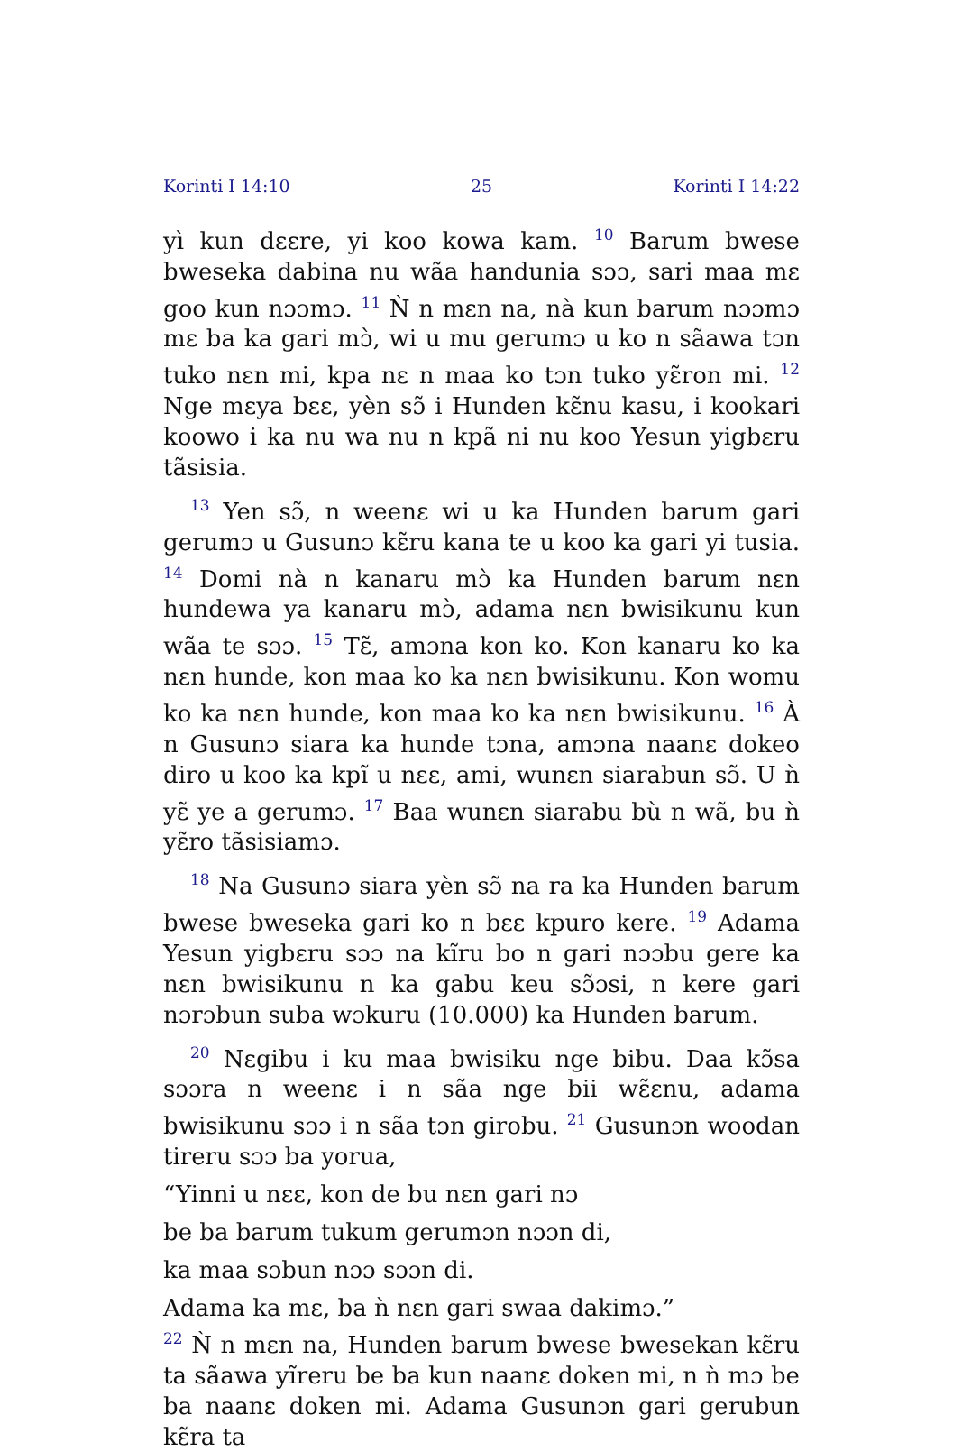Korinti I 14:10 25 Korinti I 14:22
yì kun dɛɛre, yi koo kowa kam. <sup>10</sup> Barum bwese bweseka dabina nu wãa handunia sɔɔ, sari maa mɛ goo kun nɔɔmɔ. <sup>11</sup> Ǹ n mɛn na, nà kun barum nɔɔmɔ mɛ ba ka gari mɔ̀, wi u mu gerumɔ u ko n sãawa tɔn tuko nɛn mi, kpa nɛ n maa ko tɔn tuko yɛ̃ron mi. <sup>12</sup> Nge mɛya bɛɛ, yèn sɔ̃ i Hunden kɛ̃nu kasu, i kookari koowo i ka nu wa nu n kpã ni nu koo Yesun yigbɛru tãsisia.
<sup>13</sup> Yen sɔ̃, n weenɛ wi u ka Hunden barum gari gerumɔ u Gusunɔ kɛ̃ru kana te u koo ka gari yi tusia. <sup>14</sup> Domi nà n kanaru mɔ̀ ka Hunden barum nɛn hundewa ya kanaru mɔ̀, adama nɛn bwisikunu kun wãa te sɔɔ. <sup>15</sup> Tɛ̃, amɔna kon ko. Kon kanaru ko ka nɛn hunde, kon maa ko ka nɛn bwisikunu. Kon womu ko ka nɛn hunde, kon maa ko ka nɛn bwisikunu. <sup>16</sup> À n Gusunɔ siara ka hunde tɔna, amɔna naanɛ dokeo diro u koo ka kpĩ u nɛɛ, ami, wunɛn siarabun sɔ̃. U ǹ yɛ̃ ye a gerumɔ. <sup>17</sup> Baa wunɛn siarabu bù n wã, bu ǹ yɛ̃ro tãsisiamɔ.
<sup>18</sup> Na Gusunɔ siara yèn sɔ̃ na ra ka Hunden barum bwese bweseka gari ko n bɛɛ kpuro kere. <sup>19</sup> Adama Yesun yigbɛru sɔɔ na kĩru bo n gari nɔɔbu gere ka nɛn bwisikunu n ka gabu keu sɔ̃ɔsi, n kere gari nɔrɔbun suba wɔkuru (10.000) ka Hunden barum.
<sup>20</sup> Nɛgibu i ku maa bwisiku nge bibu. Daa kɔ̃sa sɔɔra n weenɛ i n sãa nge bii wɛ̃ɛnu, adama bwisikunu sɔɔ i n sãa tɔn girobu. <sup>21</sup> Gusunɔn woodan tireru sɔɔ ba yorua,
“Yinni u nɛɛ, kon de bu nɛn gari nɔ
be ba barum tukum gerumɔn nɔɔn di,
ka maa sɔbun nɔɔ sɔɔn di.
Adama ka mɛ, ba ǹ nɛn gari swaa dakimɔ.”
<sup>22</sup> Ǹ n mɛn na, Hunden barum bwese bwesekan kɛ̃ru ta sãawa yĩreru be ba kun naanɛ doken mi, n ǹ mɔ be ba naanɛ doken mi. Adama Gusunɔn gari gerubun kɛ̃ra ta